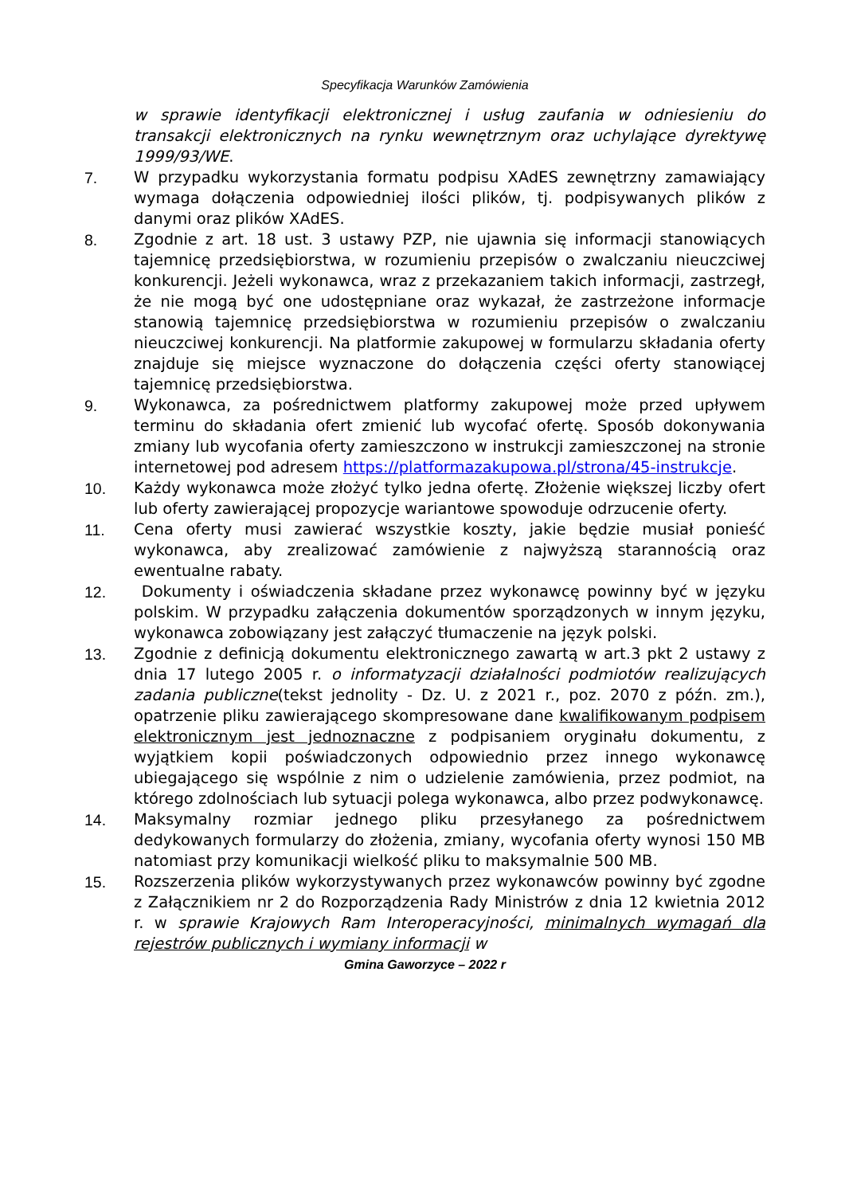Specyfikacja Warunków Zamówienia
w sprawie identyfikacji elektronicznej i usług zaufania w odniesieniu do transakcji elektronicznych na rynku wewnętrznym oraz uchylające dyrektywę 1999/93/WE.
7. W przypadku wykorzystania formatu podpisu XAdES zewnętrzny zamawiający wymaga dołączenia odpowiedniej ilości plików, tj. podpisywanych plików z danymi oraz plików XAdES.
8. Zgodnie z art. 18 ust. 3 ustawy PZP, nie ujawnia się informacji stanowiących tajemnicę przedsiębiorstwa, w rozumieniu przepisów o zwalczaniu nieuczciwej konkurencji. Jeżeli wykonawca, wraz z przekazaniem takich informacji, zastrzegł, że nie mogą być one udostępniane oraz wykazał, że zastrzeżone informacje stanowią tajemnicę przedsiębiorstwa w rozumieniu przepisów o zwalczaniu nieuczciwej konkurencji. Na platformie zakupowej w formularzu składania oferty znajduje się miejsce wyznaczone do dołączenia części oferty stanowiącej tajemnicę przedsiębiorstwa.
9. Wykonawca, za pośrednictwem platformy zakupowej może przed upływem terminu do składania ofert zmienić lub wycofać ofertę. Sposób dokonywania zmiany lub wycofania oferty zamieszczono w instrukcji zamieszczonej na stronie internetowej pod adresem https://platformazakupowa.pl/strona/45-instrukcje.
10. Każdy wykonawca może złożyć tylko jedna ofertę. Złożenie większej liczby ofert lub oferty zawierającej propozycje wariantowe spowoduje odrzucenie oferty.
11. Cena oferty musi zawierać wszystkie koszty, jakie będzie musiał ponieść wykonawca, aby zrealizować zamówienie z najwyższą starannością oraz ewentualne rabaty.
12. Dokumenty i oświadczenia składane przez wykonawcę powinny być w języku polskim. W przypadku załączenia dokumentów sporządzonych w innym języku, wykonawca zobowiązany jest załączyć tłumaczenie na język polski.
13. Zgodnie z definicją dokumentu elektronicznego zawartą w art.3 pkt 2 ustawy z dnia 17 lutego 2005 r. o informatyzacji działalności podmiotów realizujących zadania publiczne(tekst jednolity - Dz. U. z 2021 r., poz. 2070 z późn. zm.), opatrzenie pliku zawierającego skompresowane dane kwalifikowanym podpisem elektronicznym jest jednoznaczne z podpisaniem oryginału dokumentu, z wyjątkiem kopii poświadczonych odpowiednio przez innego wykonawcę ubiegającego się wspólnie z nim o udzielenie zamówienia, przez podmiot, na którego zdolnościach lub sytuacji polega wykonawca, albo przez podwykonawcę.
14. Maksymalny rozmiar jednego pliku przesyłanego za pośrednictwem dedykowanych formularzy do złożenia, zmiany, wycofania oferty wynosi 150 MB natomiast przy komunikacji wielkość pliku to maksymalnie 500 MB.
15. Rozszerzenia plików wykorzystywanych przez wykonawców powinny być zgodne z Załącznikiem nr 2 do Rozporządzenia Rady Ministrów z dnia 12 kwietnia 2012 r. w sprawie Krajowych Ram Interoperacyjności, minimalnych wymagań dla rejestrów publicznych i wymiany informacji w
Gmina Gaworzyce – 2022 r